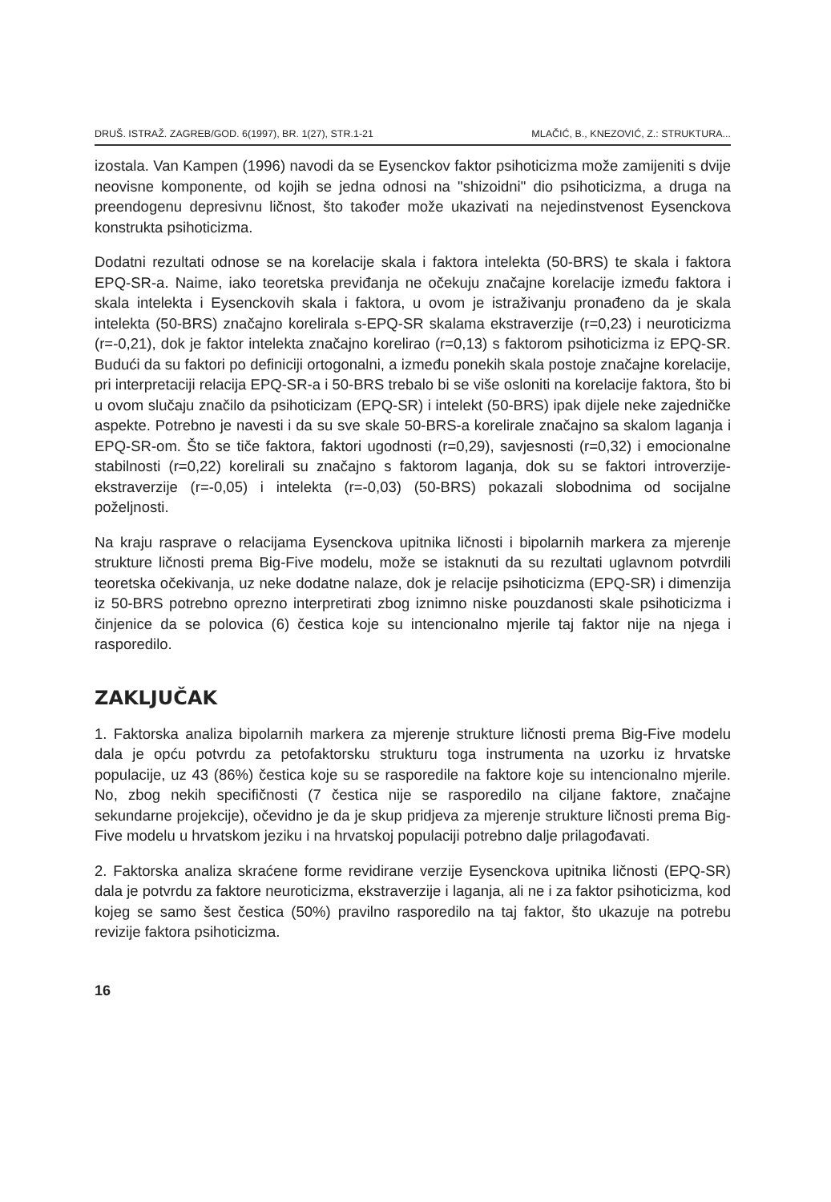DRUŠ. ISTRAŽ. ZAGREB/GOD. 6(1997), BR. 1(27), STR.1-21 MLAČIĆ, B., KNEZOVIĆ, Z.: STRUKTURA...
izostala. Van Kampen (1996) navodi da se Eysenckov faktor psihoticizma može zamijeniti s dvije neovisne komponente, od kojih se jedna odnosi na "shizoidni" dio psihoticizma, a druga na preendogenu depresivnu ličnost, što također može ukazivati na nejedinstvenost Eysenckova konstrukta psihoticizma.
Dodatni rezultati odnose se na korelacije skala i faktora intelekta (50-BRS) te skala i faktora EPQ-SR-a. Naime, iako teoretska previđanja ne očekuju značajne korelacije između faktora i skala intelekta i Eysenckovih skala i faktora, u ovom je istraživanju pronađeno da je skala intelekta (50-BRS) značajno korelirala s-EPQ-SR skalama ekstraverzije (r=0,23) i neuroticizma (r=-0,21), dok je faktor intelekta značajno korelirao (r=0,13) s faktorom psihoticizma iz EPQ-SR. Budući da su faktori po definiciji ortogonalni, a između ponekih skala postoje značajne korelacije, pri interpretaciji relacija EPQ-SR-a i 50-BRS trebalo bi se više osloniti na korelacije faktora, što bi u ovom slučaju značilo da psihoticizam (EPQ-SR) i intelekt (50-BRS) ipak dijele neke zajedničke aspekte. Potrebno je navesti i da su sve skale 50-BRS-a korelirale značajno sa skalom laganja i EPQ-SR-om. Što se tiče faktora, faktori ugodnosti (r=0,29), savjesnosti (r=0,32) i emocionalne stabilnosti (r=0,22) korelirali su značajno s faktorom laganja, dok su se faktori introverzije-ekstraverzije (r=-0,05) i intelekta (r=-0,03) (50-BRS) pokazali slobodnima od socijalne poželjnosti.
Na kraju rasprave o relacijama Eysenckova upitnika ličnosti i bipolarnih markera za mjerenje strukture ličnosti prema Big-Five modelu, može se istaknuti da su rezultati uglavnom potvrdili teoretska očekivanja, uz neke dodatne nalaze, dok je relacije psihoticizma (EPQ-SR) i dimenzija iz 50-BRS potrebno oprezno interpretirati zbog iznimno niske pouzdanosti skale psihoticizma i činjenice da se polovica (6) čestica koje su intencionalno mjerile taj faktor nije na njega i rasporedilo.
ZAKLJUČAK
1. Faktorska analiza bipolarnih markera za mjerenje strukture ličnosti prema Big-Five modelu dala je opću potvrdu za petofaktorsku strukturu toga instrumenta na uzorku iz hrvatske populacije, uz 43 (86%) čestica koje su se rasporedile na faktore koje su intencionalno mjerile. No, zbog nekih specifičnosti (7 čestica nije se rasporedilo na ciljane faktore, značajne sekundarne projekcije), očevidno je da je skup pridjeva za mjerenje strukture ličnosti prema Big-Five modelu u hrvatskom jeziku i na hrvatskoj populaciji potrebno dalje prilagođavati.
2. Faktorska analiza skraćene forme revidirane verzije Eysenckova upitnika ličnosti (EPQ-SR) dala je potvrdu za faktore neuroticizma, ekstraverzije i laganja, ali ne i za faktor psihoticizma, kod kojeg se samo šest čestica (50%) pravilno rasporedilo na taj faktor, što ukazuje na potrebu revizije faktora psihoticizma.
16